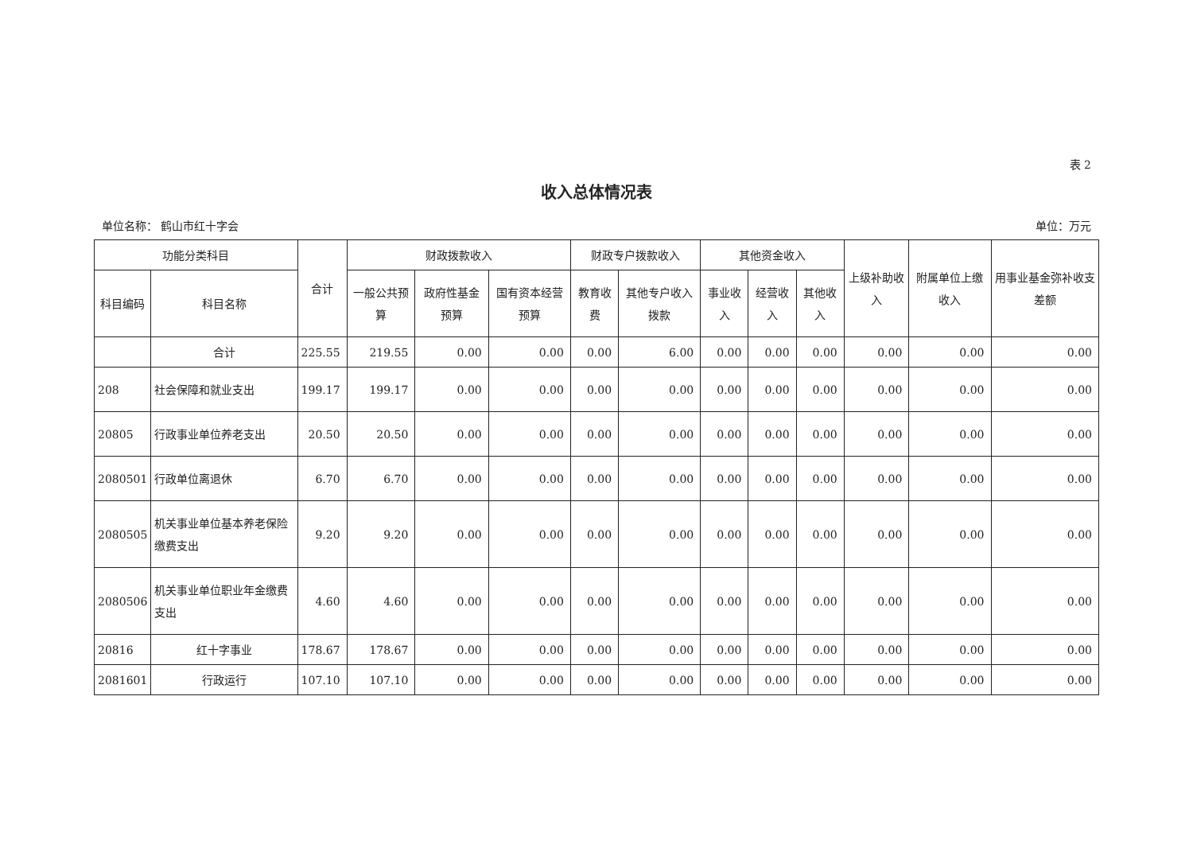表 2
收入总体情况表
单位名称： 鹤山市红十字会 单位：万元
| 功能分类科目 | | 合计 | 财政拨款收入 | | | 财政专户拨款收入 | | 其他资金收入 | | | 上级补助收入 | 附属单位上缴收入 | 用事业基金弥补收支差额 |
| --- | --- | --- | --- | --- | --- | --- | --- | --- | --- | --- | --- | --- | --- |
| 科目编码 | 科目名称 | | 一般公共预算 | 政府性基金预算 | 国有资本经营预算 | 教育收费 | 其他专户收入拨款 | 事业收入 | 经营收入 | 其他收入 | | | |
| | 合计 | 225.55 | 219.55 | 0.00 | 0.00 | 0.00 | 6.00 | 0.00 | 0.00 | 0.00 | 0.00 | 0.00 | 0.00 |
| 208 | 社会保障和就业支出 | 199.17 | 199.17 | 0.00 | 0.00 | 0.00 | 0.00 | 0.00 | 0.00 | 0.00 | 0.00 | 0.00 | 0.00 |
| 20805 | 行政事业单位养老支出 | 20.50 | 20.50 | 0.00 | 0.00 | 0.00 | 0.00 | 0.00 | 0.00 | 0.00 | 0.00 | 0.00 | 0.00 |
| 2080501 | 行政单位离退休 | 6.70 | 6.70 | 0.00 | 0.00 | 0.00 | 0.00 | 0.00 | 0.00 | 0.00 | 0.00 | 0.00 | 0.00 |
| 2080505 | 机关事业单位基本养老保险缴费支出 | 9.20 | 9.20 | 0.00 | 0.00 | 0.00 | 0.00 | 0.00 | 0.00 | 0.00 | 0.00 | 0.00 | 0.00 |
| 2080506 | 机关事业单位职业年金缴费支出 | 4.60 | 4.60 | 0.00 | 0.00 | 0.00 | 0.00 | 0.00 | 0.00 | 0.00 | 0.00 | 0.00 | 0.00 |
| 20816 | 红十字事业 | 178.67 | 178.67 | 0.00 | 0.00 | 0.00 | 0.00 | 0.00 | 0.00 | 0.00 | 0.00 | 0.00 | 0.00 |
| 2081601 | 行政运行 | 107.10 | 107.10 | 0.00 | 0.00 | 0.00 | 0.00 | 0.00 | 0.00 | 0.00 | 0.00 | 0.00 | 0.00 |